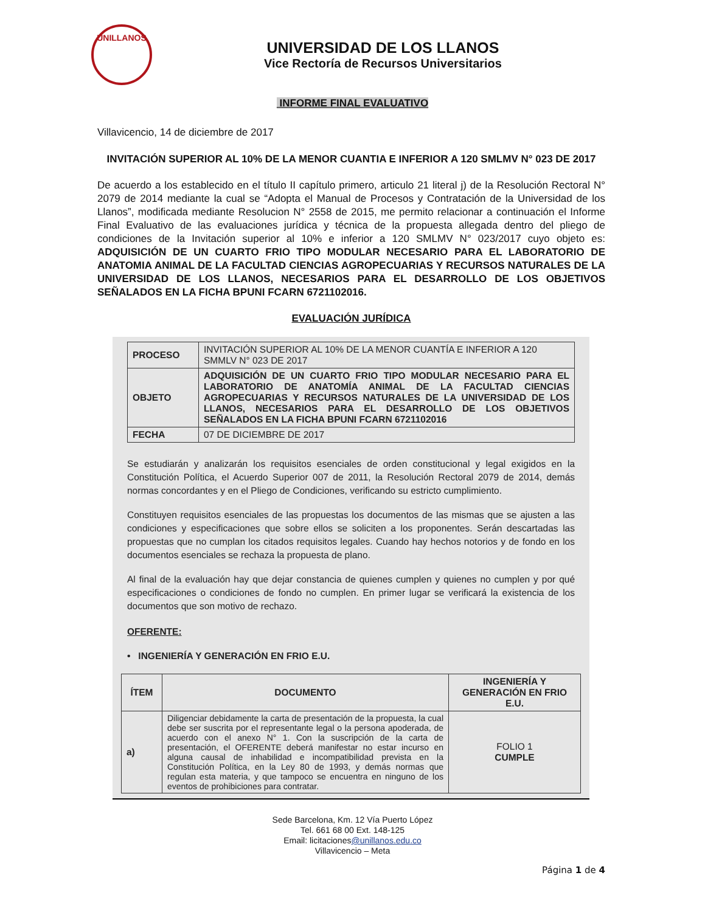UNILLANOS
UNIVERSIDAD DE LOS LLANOS
Vice Rectoría de Recursos Universitarios
INFORME FINAL EVALUATIVO
Villavicencio, 14 de diciembre de 2017
INVITACIÓN SUPERIOR AL 10% DE LA MENOR CUANTIA E INFERIOR A 120 SMLMV N° 023 DE 2017
De acuerdo a los establecido en el título II capítulo primero, articulo 21 literal j) de la Resolución Rectoral N° 2079 de 2014 mediante la cual se “Adopta el Manual de Procesos y Contratación de la Universidad de los Llanos”, modificada mediante Resolucion N° 2558 de 2015, me permito relacionar a continuación el Informe Final Evaluativo de las evaluaciones jurídica y técnica de la propuesta allegada dentro del pliego de condiciones de la Invitación superior al 10% e inferior a 120 SMLMV N° 023/2017 cuyo objeto es: ADQUISICIÓN DE UN CUARTO FRIO TIPO MODULAR NECESARIO PARA EL LABORATORIO DE ANATOMIA ANIMAL DE LA FACULTAD CIENCIAS AGROPECUARIAS Y RECURSOS NATURALES DE LA UNIVERSIDAD DE LOS LLANOS, NECESARIOS PARA EL DESARROLLO DE LOS OBJETIVOS SEÑALADOS EN LA FICHA BPUNI FCARN 6721102016.
EVALUACIÓN JURÍDICA
| PROCESO | INVITACIÓN SUPERIOR AL 10% DE LA MENOR CUANTÍA E INFERIOR A 120 SMMLV N° 023 DE 2017 |
| OBJETO | ADQUISICIÓN DE UN CUARTO FRIO TIPO MODULAR NECESARIO PARA EL LABORATORIO DE ANATOMÍA ANIMAL DE LA FACULTAD CIENCIAS AGROPECUARIAS Y RECURSOS NATURALES DE LA UNIVERSIDAD DE LOS LLANOS, NECESARIOS PARA EL DESARROLLO DE LOS OBJETIVOS SEÑALADOS EN LA FICHA BPUNI FCARN 6721102016 |
| FECHA | 07 DE DICIEMBRE DE 2017 |
Se estudiarán y analizarán los requisitos esenciales de orden constitucional y legal exigidos en la Constitución Política, el Acuerdo Superior 007 de 2011, la Resolución Rectoral 2079 de 2014, demás normas concordantes y en el Pliego de Condiciones, verificando su estricto cumplimiento.
Constituyen requisitos esenciales de las propuestas los documentos de las mismas que se ajusten a las condiciones y especificaciones que sobre ellos se soliciten a los proponentes. Serán descartadas las propuestas que no cumplan los citados requisitos legales. Cuando hay hechos notorios y de fondo en los documentos esenciales se rechaza la propuesta de plano.
Al final de la evaluación hay que dejar constancia de quienes cumplen y quienes no cumplen y por qué especificaciones o condiciones de fondo no cumplen. En primer lugar se verificará la existencia de los documentos que son motivo de rechazo.
OFERENTE:
• INGENIERÍA Y GENERACIÓN EN FRIO E.U.
| ÍTEM | DOCUMENTO | INGENIERÍA Y GENERACIÓN EN FRIO E.U. |
| --- | --- | --- |
| a) | Diligenciar debidamente la carta de presentación de la propuesta, la cual debe ser suscrita por el representante legal o la persona apoderada, de acuerdo con el anexo N° 1. Con la suscripción de la carta de presentación, el OFERENTE deberá manifestar no estar incurso en alguna causal de inhabilidad e incompatibilidad prevista en la Constitución Política, en la Ley 80 de 1993, y demás normas que regulan esta materia, y que tampoco se encuentra en ninguno de los eventos de prohibiciones para contratar. | FOLIO 1 CUMPLE |
Sede Barcelona, Km. 12 Vía Puerto López
Tel. 661 68 00 Ext. 148-125
Email: licitaciones@unillanos.edu.co
Villavicencio – Meta
Página 1 de 4